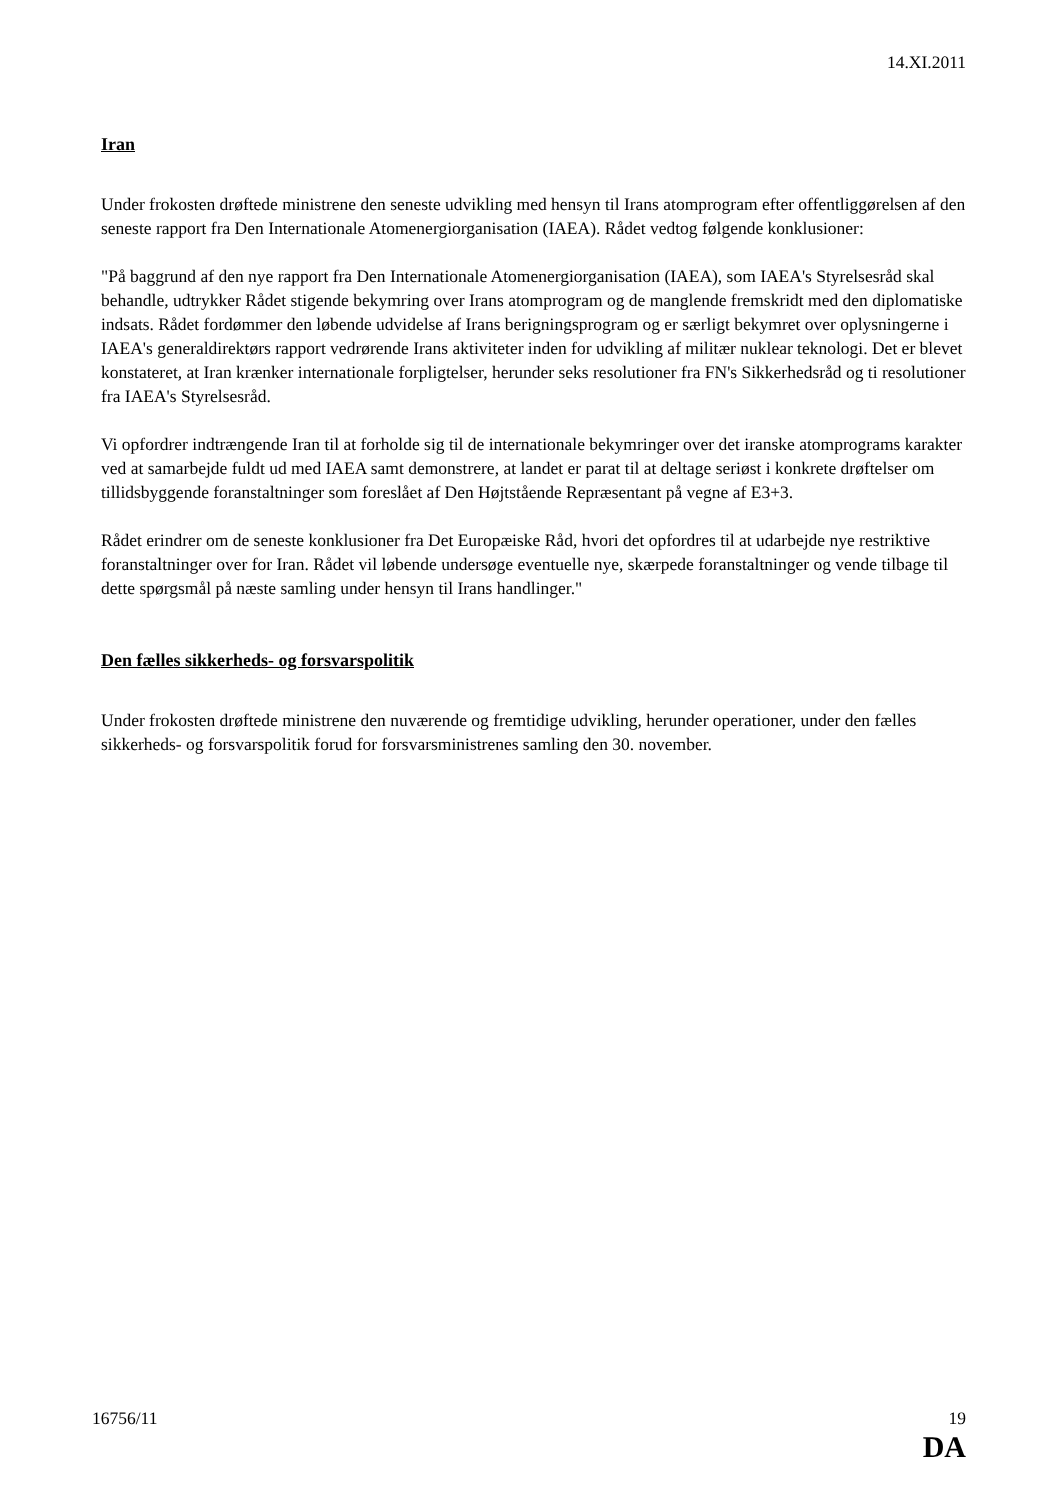14.XI.2011
Iran
Under frokosten drøftede ministrene den seneste udvikling med hensyn til Irans atomprogram efter offentliggørelsen af den seneste rapport fra Den Internationale Atomenergiorganisation (IAEA). Rådet vedtog følgende konklusioner:
"På baggrund af den nye rapport fra Den Internationale Atomenergiorganisation (IAEA), som IAEA's Styrelsesråd skal behandle, udtrykker Rådet stigende bekymring over Irans atomprogram og de manglende fremskridt med den diplomatiske indsats. Rådet fordømmer den løbende udvidelse af Irans berigningsprogram og er særligt bekymret over oplysningerne i IAEA's generaldirektørs rapport vedrørende Irans aktiviteter inden for udvikling af militær nuklear teknologi. Det er blevet konstateret, at Iran krænker internationale forpligtelser, herunder seks resolutioner fra FN's Sikkerhedsråd og ti resolutioner fra IAEA's Styrelsesråd.
Vi opfordrer indtrængende Iran til at forholde sig til de internationale bekymringer over det iranske atomprograms karakter ved at samarbejde fuldt ud med IAEA samt demonstrere, at landet er parat til at deltage seriøst i konkrete drøftelser om tillidsbyggende foranstaltninger som foreslået af Den Højtstående Repræsentant på vegne af E3+3.
Rådet erindrer om de seneste konklusioner fra Det Europæiske Råd, hvori det opfordres til at udarbejde nye restriktive foranstaltninger over for Iran. Rådet vil løbende undersøge eventuelle nye, skærpede foranstaltninger og vende tilbage til dette spørgsmål på næste samling under hensyn til Irans handlinger."
Den fælles sikkerheds- og forsvarspolitik
Under frokosten drøftede ministrene den nuværende og fremtidige udvikling, herunder operationer, under den fælles sikkerheds- og forsvarspolitik forud for forsvarsministrenes samling den 30. november.
16756/11 19
DA